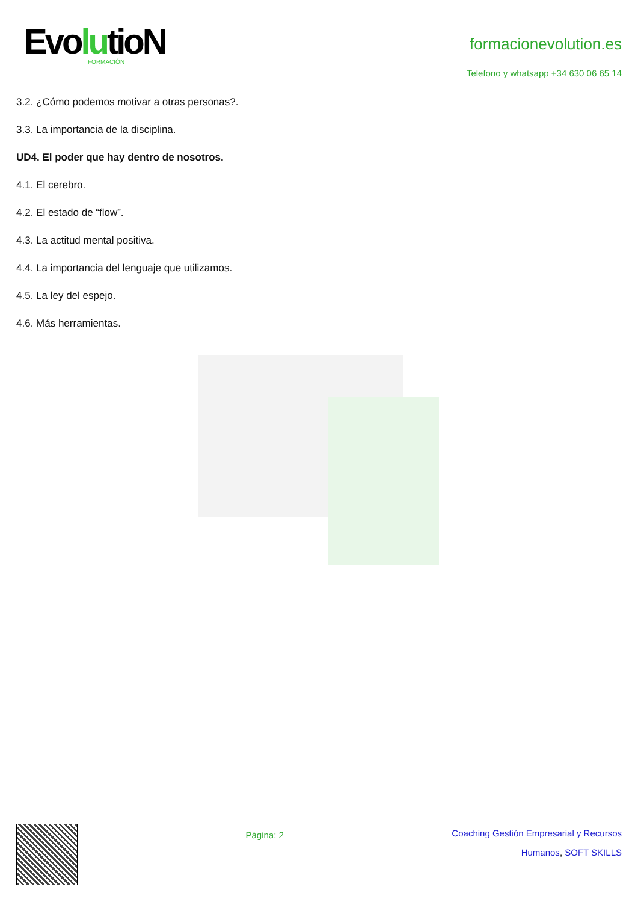EvolutioN
FORMACIÓN
formacionevolution.es
Telefono y whatsapp +34 630 06 65 14
3.2. ¿Cómo podemos motivar a otras personas?.
3.3. La importancia de la disciplina.
UD4. El poder que hay dentro de nosotros.
4.1. El cerebro.
4.2. El estado de “flow”.
4.3. La actitud mental positiva.
4.4. La importancia del lenguaje que utilizamos.
4.5. La ley del espejo.
4.6. Más herramientas.
Página: 2
Coaching Gestión Empresarial y Recursos
Humanos, SOFT SKILLS